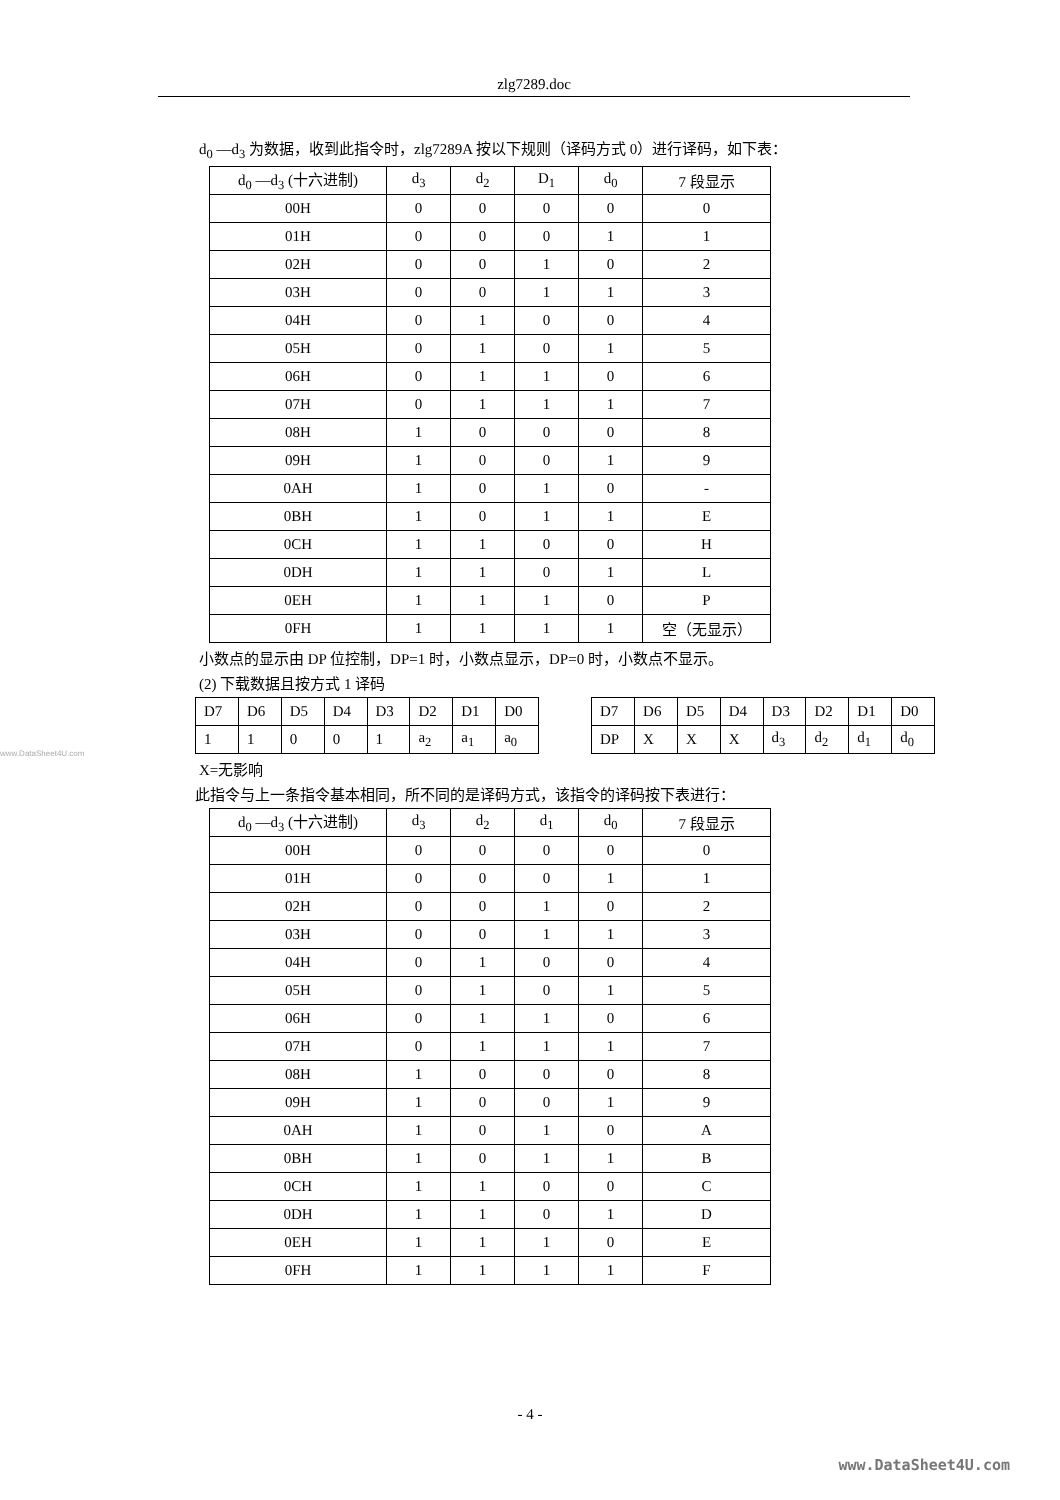zlg7289.doc
d<sub>0</sub> —d<sub>3</sub> 为数据，收到此指令时，zlg7289A 按以下规则（译码方式 0）进行译码，如下表：
| d<sub>0</sub> —d<sub>3</sub> (十六进制) | d<sub>3</sub> | d<sub>2</sub> | D<sub>1</sub> | d<sub>0</sub> | 7 段显示 |
| 00H | 0 | 0 | 0 | 0 | 0 |
| 01H | 0 | 0 | 0 | 1 | 1 |
| 02H | 0 | 0 | 1 | 0 | 2 |
| 03H | 0 | 0 | 1 | 1 | 3 |
| 04H | 0 | 1 | 0 | 0 | 4 |
| 05H | 0 | 1 | 0 | 1 | 5 |
| 06H | 0 | 1 | 1 | 0 | 6 |
| 07H | 0 | 1 | 1 | 1 | 7 |
| 08H | 1 | 0 | 0 | 0 | 8 |
| 09H | 1 | 0 | 0 | 1 | 9 |
| 0AH | 1 | 0 | 1 | 0 | - |
| 0BH | 1 | 0 | 1 | 1 | E |
| 0CH | 1 | 1 | 0 | 0 | H |
| 0DH | 1 | 1 | 0 | 1 | L |
| 0EH | 1 | 1 | 1 | 0 | P |
| 0FH | 1 | 1 | 1 | 1 | 空（无显示） |
小数点的显示由 DP 位控制，DP=1 时，小数点显示，DP=0 时，小数点不显示。
(2) 下载数据且按方式 1 译码
| D7 | D6 | D5 | D4 | D3 | D2 | D1 | D0 |
| 1 | 1 | 0 | 0 | 1 | a<sub>2</sub> | a<sub>1</sub> | a<sub>0</sub> |
| D7 | D6 | D5 | D4 | D3 | D2 | D1 | D0 |
| DP | X | X | X | d<sub>3</sub> | d<sub>2</sub> | d<sub>1</sub> | d<sub>0</sub> |
X=无影响
此指令与上一条指令基本相同，所不同的是译码方式，该指令的译码按下表进行：
| d<sub>0</sub> —d<sub>3</sub> (十六进制) | d<sub>3</sub> | d<sub>2</sub> | d<sub>1</sub> | d<sub>0</sub> | 7 段显示 |
| 00H | 0 | 0 | 0 | 0 | 0 |
| 01H | 0 | 0 | 0 | 1 | 1 |
| 02H | 0 | 0 | 1 | 0 | 2 |
| 03H | 0 | 0 | 1 | 1 | 3 |
| 04H | 0 | 1 | 0 | 0 | 4 |
| 05H | 0 | 1 | 0 | 1 | 5 |
| 06H | 0 | 1 | 1 | 0 | 6 |
| 07H | 0 | 1 | 1 | 1 | 7 |
| 08H | 1 | 0 | 0 | 0 | 8 |
| 09H | 1 | 0 | 0 | 1 | 9 |
| 0AH | 1 | 0 | 1 | 0 | A |
| 0BH | 1 | 0 | 1 | 1 | B |
| 0CH | 1 | 1 | 0 | 0 | C |
| 0DH | 1 | 1 | 0 | 1 | D |
| 0EH | 1 | 1 | 1 | 0 | E |
| 0FH | 1 | 1 | 1 | 1 | F |
www.DataSheet4U.com
- 4 -
www.DataSheet4U.com